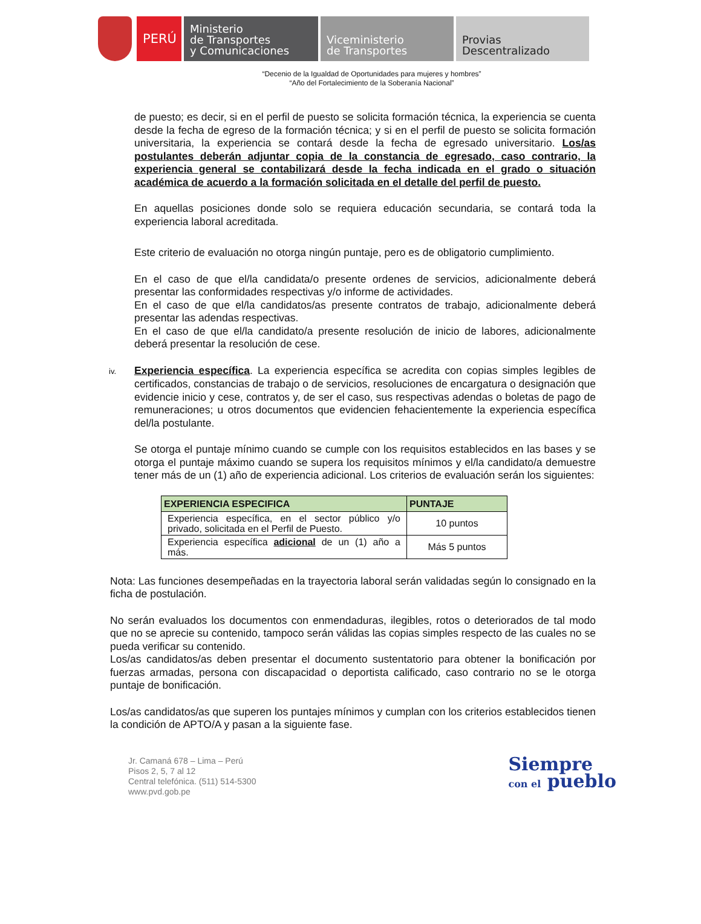PERÚ
Ministerio
de Transportes
y Comunicaciones
Viceministerio
de Transportes
Provias
Descentralizado
“Decenio de la Igualdad de Oportunidades para mujeres y hombres”
“Año del Fortalecimiento de la Soberanía Nacional”
de puesto; es decir, si en el perfil de puesto se solicita formación técnica, la experiencia se cuenta desde la fecha de egreso de la formación técnica; y si en el perfil de puesto se solicita formación universitaria, la experiencia se contará desde la fecha de egresado universitario. Los/as postulantes deberán adjuntar copia de la constancia de egresado, caso contrario, la experiencia general se contabilizará desde la fecha indicada en el grado o situación académica de acuerdo a la formación solicitada en el detalle del perfil de puesto.
En aquellas posiciones donde solo se requiera educación secundaria, se contará toda la experiencia laboral acreditada.
Este criterio de evaluación no otorga ningún puntaje, pero es de obligatorio cumplimiento.
En el caso de que el/la candidata/o presente ordenes de servicios, adicionalmente deberá presentar las conformidades respectivas y/o informe de actividades.
En el caso de que el/la candidatos/as presente contratos de trabajo, adicionalmente deberá presentar las adendas respectivas.
En el caso de que el/la candidato/a presente resolución de inicio de labores, adicionalmente deberá presentar la resolución de cese.
iv. Experiencia específica. La experiencia específica se acredita con copias simples legibles de certificados, constancias de trabajo o de servicios, resoluciones de encargatura o designación que evidencie inicio y cese, contratos y, de ser el caso, sus respectivas adendas o boletas de pago de remuneraciones; u otros documentos que evidencien fehacientemente la experiencia específica del/la postulante.
Se otorga el puntaje mínimo cuando se cumple con los requisitos establecidos en las bases y se otorga el puntaje máximo cuando se supera los requisitos mínimos y el/la candidato/a demuestre tener más de un (1) año de experiencia adicional. Los criterios de evaluación serán los siguientes:
| EXPERIENCIA ESPECIFICA | PUNTAJE |
| --- | --- |
| Experiencia específica, en el sector público y/o privado, solicitada en el Perfil de Puesto. | 10 puntos |
| Experiencia específica adicional de un (1) año a más. | Más 5 puntos |
Nota: Las funciones desempeñadas en la trayectoria laboral serán validadas según lo consignado en la ficha de postulación.
No serán evaluados los documentos con enmendaduras, ilegibles, rotos o deteriorados de tal modo que no se aprecie su contenido, tampoco serán válidas las copias simples respecto de las cuales no se pueda verificar su contenido.
Los/as candidatos/as deben presentar el documento sustentatorio para obtener la bonificación por fuerzas armadas, persona con discapacidad o deportista calificado, caso contrario no se le otorga puntaje de bonificación.
Los/as candidatos/as que superen los puntajes mínimos y cumplan con los criterios establecidos tienen la condición de APTO/A y pasan a la siguiente fase.
Jr. Camaná 678 – Lima – Perú
Pisos 2, 5, 7 al 12
Central telefónica. (511) 514-5300
www.pvd.gob.pe
Siempre
con el pueblo